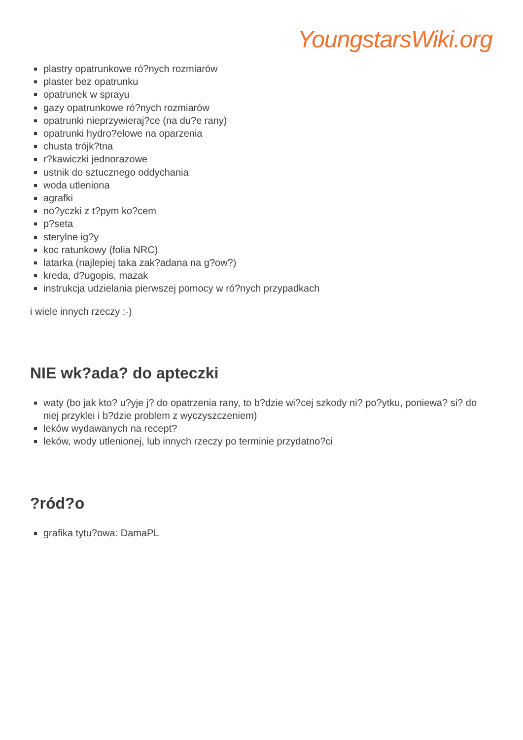YoungstarsWiki.org
plastry opatrunkowe ró?nych rozmiarów
plaster bez opatrunku
opatrunek w sprayu
gazy opatrunkowe ró?nych rozmiarów
opatrunki nieprzywieraj?ce (na du?e rany)
opatrunki hydro?elowe na oparzenia
chusta trójk?tna
r?kawiczki jednorazowe
ustnik do sztucznego oddychania
woda utleniona
agrafki
no?yczki z t?pym ko?cem
p?seta
sterylne ig?y
koc ratunkowy (folia NRC)
latarka (najlepiej taka zak?adana na g?ow?)
kreda, d?ugopis, mazak
instrukcja udzielania pierwszej pomocy w ró?nych przypadkach
i wiele innych rzeczy :-)
NIE wk?ada? do apteczki
waty (bo jak kto? u?yje j? do opatrzenia rany, to b?dzie wi?cej szkody ni? po?ytku, poniewa? si? do niej przyklei i b?dzie problem z wyczyszczeniem)
leków wydawanych na recept?
leków, wody utlenionej, lub innych rzeczy po terminie przydatno?ci
?ród?o
grafika tytu?owa: DamaPL